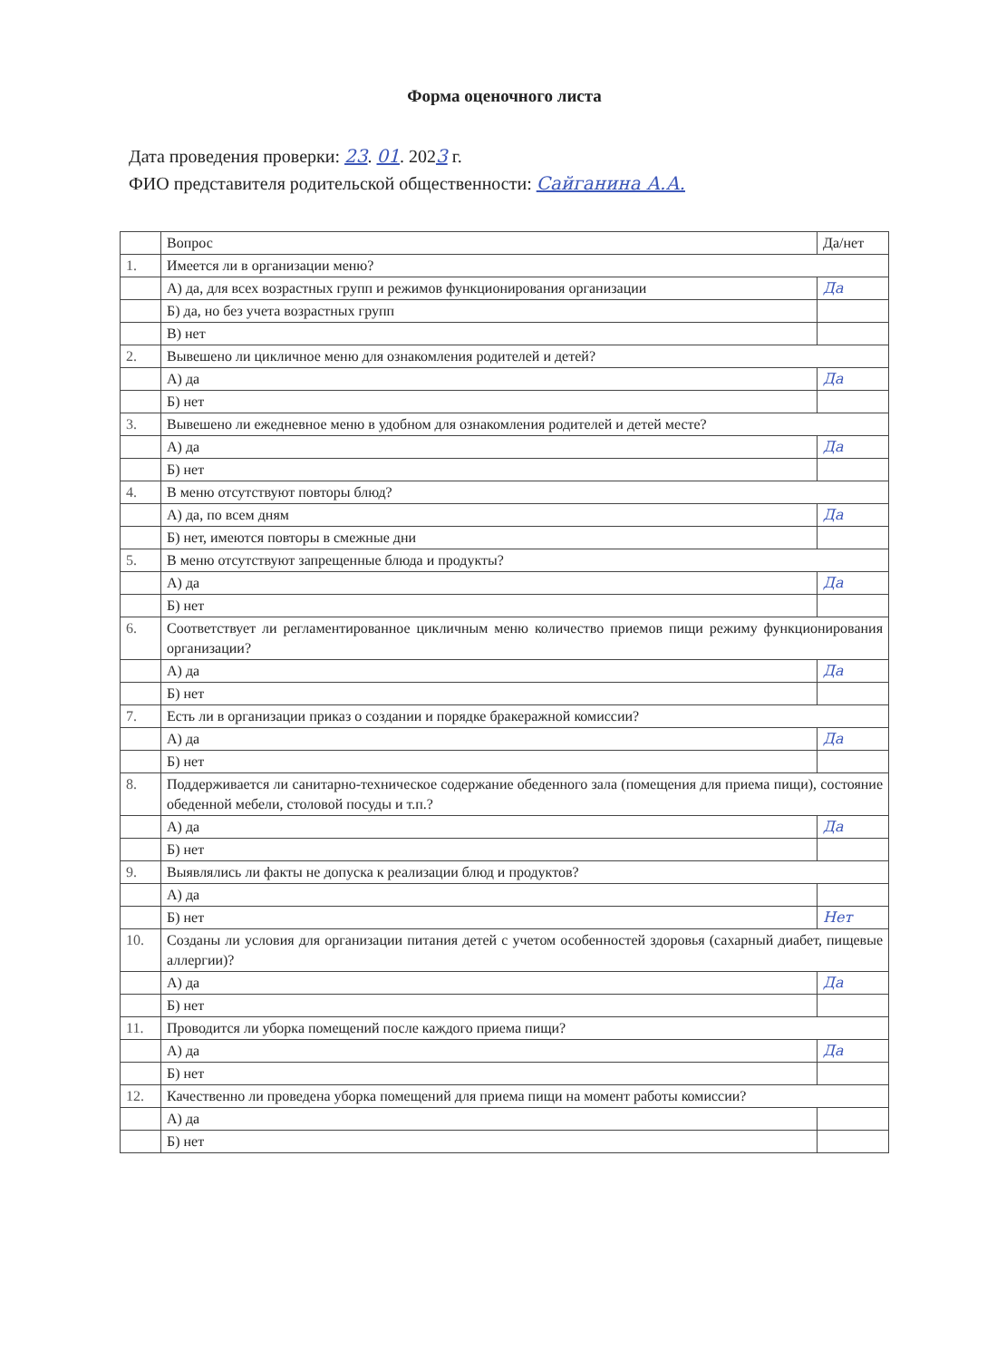Форма оценочного листа
Дата проведения проверки: 23. 01. 2023 г.
ФИО представителя родительской общественности: Сайганина А.А.
| | Вопрос | Да/нет |
| --- | --- | --- |
| 1. | Имеется ли в организации меню? | |
| | А) да, для всех возрастных групп и режимов функционирования организации | Да |
| | Б) да, но без учета возрастных групп | |
| | В) нет | |
| 2. | Вывешено ли цикличное меню для ознакомления родителей и детей? | |
| | А) да | Да |
| | Б) нет | |
| 3. | Вывешено ли ежедневное меню в удобном для ознакомления родителей и детей месте? | |
| | А) да | Да |
| | Б) нет | |
| 4. | В меню отсутствуют повторы блюд? | |
| | А) да, по всем дням | Да |
| | Б) нет, имеются повторы в смежные дни | |
| 5. | В меню отсутствуют запрещенные блюда и продукты? | |
| | А) да | Да |
| | Б) нет | |
| 6. | Соответствует ли регламентированное цикличным меню количество приемов пищи режиму функционирования организации? | |
| | А) да | Да |
| | Б) нет | |
| 7. | Есть ли в организации приказ о создании и порядке бракеражной комиссии? | |
| | А) да | Да |
| | Б) нет | |
| 8. | Поддерживается ли санитарно-техническое содержание обеденного зала (помещения для приема пищи), состояние обеденной мебели, столовой посуды и т.п.? | |
| | А) да | Да |
| | Б) нет | |
| 9. | Выявлялись ли факты не допуска к реализации блюд и продуктов? | |
| | А) да | |
| | Б) нет | Нет |
| 10. | Созданы ли условия для организации питания детей с учетом особенностей здоровья (сахарный диабет, пищевые аллергии)? | |
| | А) да | Да |
| | Б) нет | |
| 11. | Проводится ли уборка помещений после каждого приема пищи? | |
| | А) да | Да |
| | Б) нет | |
| 12. | Качественно ли проведена уборка помещений для приема пищи на момент работы комиссии? | |
| | А) да | |
| | Б) нет | |